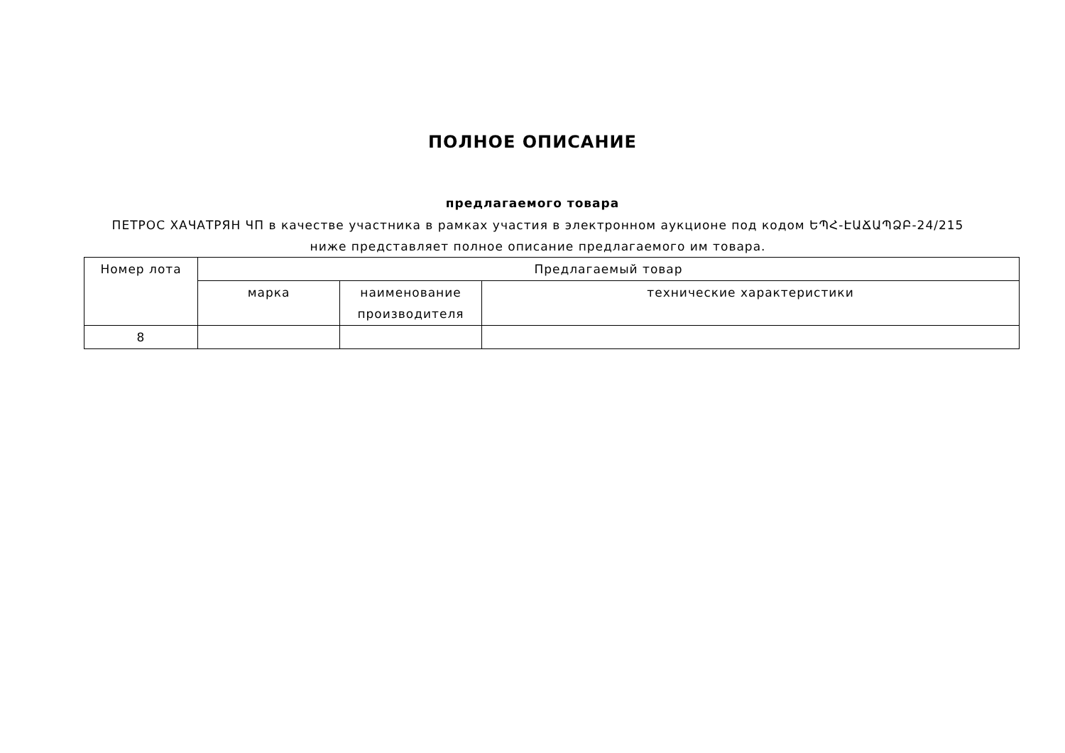ПОЛНОЕ ОПИСАНИЕ
предлагаемого товара
ПЕТРОС ХАЧАТРЯН ЧП в качестве участника в рамках участия в электронном аукционе под кодом ԵՊՀ-ԷԱՃԱՊՁԲ-24/215 ниже представляет полное описание предлагаемого им товара.
| Номер лота | Предлагаемый товар | | |
| --- | --- | --- | --- |
| | марка | наименование производителя | технические характеристики |
| 8 | | | |